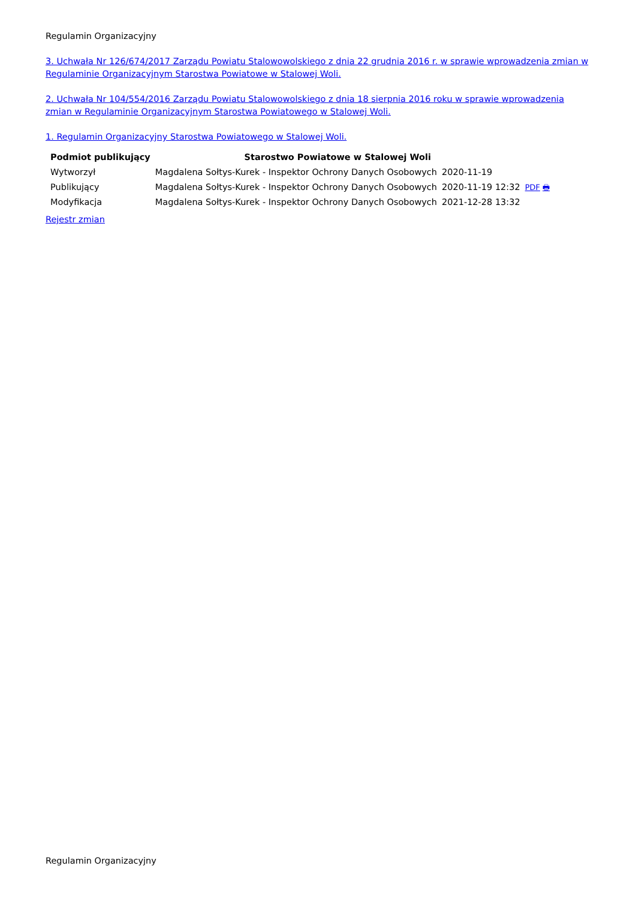Regulamin Organizacyjny
3. Uchwała Nr 126/674/2017 Zarządu Powiatu Stalowowolskiego z dnia 22 grudnia 2016 r. w sprawie wprowadzenia zmian w Regulaminie Organizacyjnym Starostwa Powiatowe w Stalowej Woli.
2. Uchwała Nr 104/554/2016 Zarządu Powiatu Stalowowolskiego z dnia 18 sierpnia 2016 roku w sprawie wprowadzenia zmian w Regulaminie Organizacyjnym Starostwa Powiatowego w Stalowej Woli.
1. Regulamin Organizacyjny Starostwa Powiatowego w Stalowej Woli.
| Podmiot publikujący | Starostwo Powiatowe w Stalowej Woli | | |
| Wytworzył | Magdalena Sołtys-Kurek - Inspektor Ochrony Danych Osobowych | 2020-11-19 | PDF 🖶 |
| Publikujący | Magdalena Sołtys-Kurek - Inspektor Ochrony Danych Osobowych | 2020-11-19 12:32 | |
| Modyfikacja | Magdalena Sołtys-Kurek - Inspektor Ochrony Danych Osobowych | 2021-12-28 13:32 | |
Rejestr zmian
Regulamin Organizacyjny